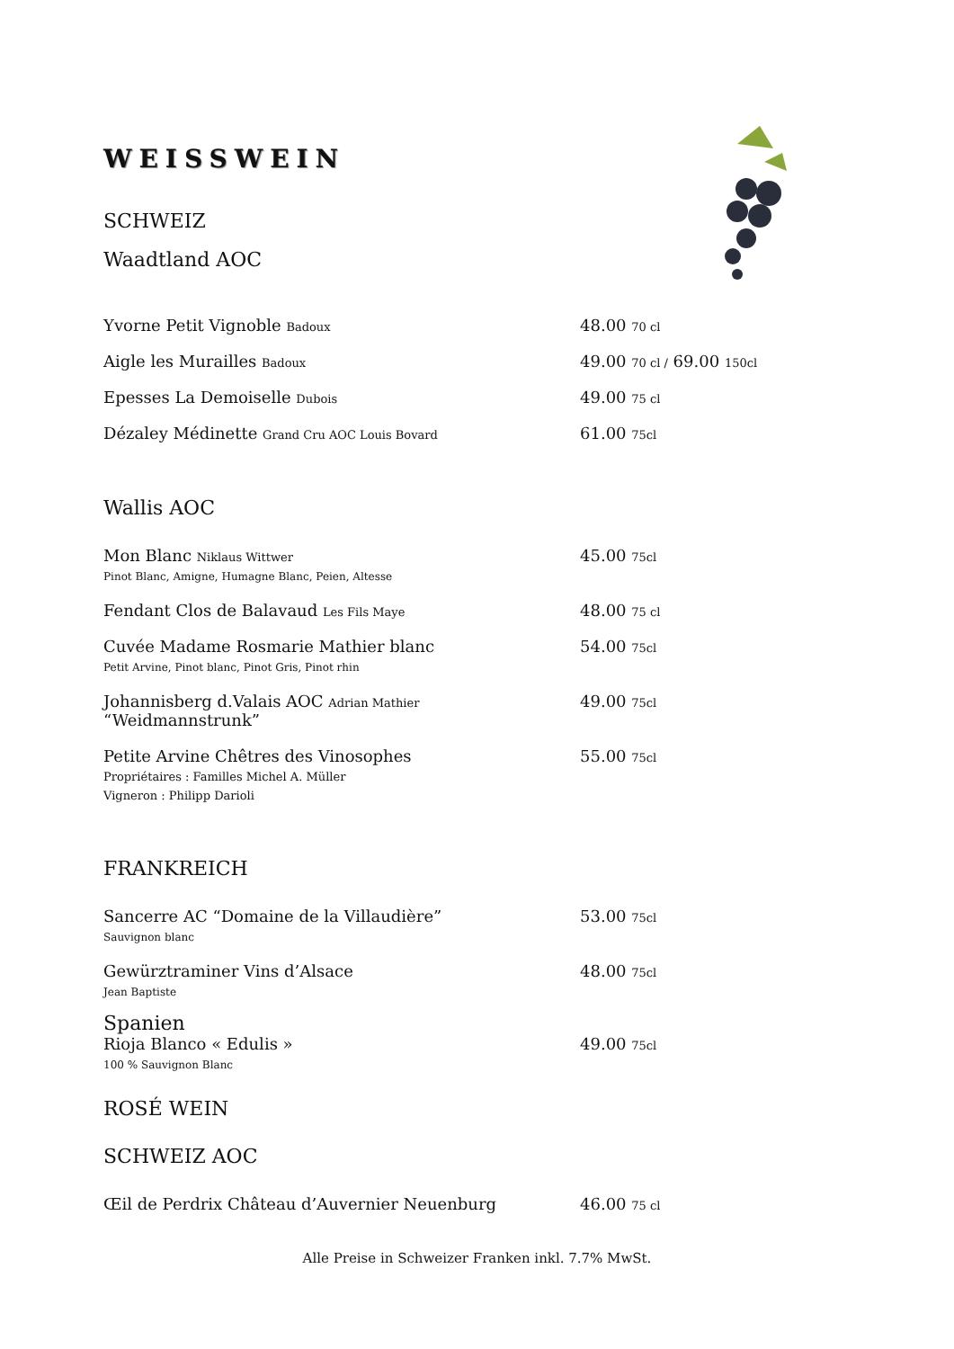WEISSWEIN
SCHWEIZ
Waadtland AOC
Yvorne Petit Vignoble Badoux
48.00 70 cl
Aigle les Murailles Badoux
49.00 70 cl / 69.00 150cl
Epesses La Demoiselle Dubois
49.00 75 cl
Dézaley Médinette Grand Cru AOC Louis Bovard
61.00 75cl
Wallis AOC
Mon Blanc Niklaus Wittwer
Pinot Blanc, Amigne, Humagne Blanc, Peien, Altesse
45.00 75cl
Fendant Clos de Balavaud Les Fils Maye
48.00 75 cl
Cuvée Madame Rosmarie Mathier blanc
Petit Arvine, Pinot blanc, Pinot Gris, Pinot rhin
54.00 75cl
Johannisberg d.Valais AOC Adrian Mathier
“Weidmannstrunk”
49.00 75cl
Petite Arvine Chêtres des Vinosophes
Propriétaires : Familles Michel A. Müller
Vigneron : Philipp Darioli
55.00 75cl
FRANKREICH
Sancerre AC “Domaine de la Villaudière”
Sauvignon blanc
53.00 75cl
Gewürztraminer Vins d’Alsace
Jean Baptiste
48.00 75cl
Spanien
Rioja Blanco « Edulis »
100 % Sauvignon Blanc
49.00 75cl
ROSÉ WEIN
SCHWEIZ AOC
Œil de Perdrix Château d’Auvernier Neuenburg 46.00 75 cl
Alle Preise in Schweizer Franken inkl. 7.7% MwSt.